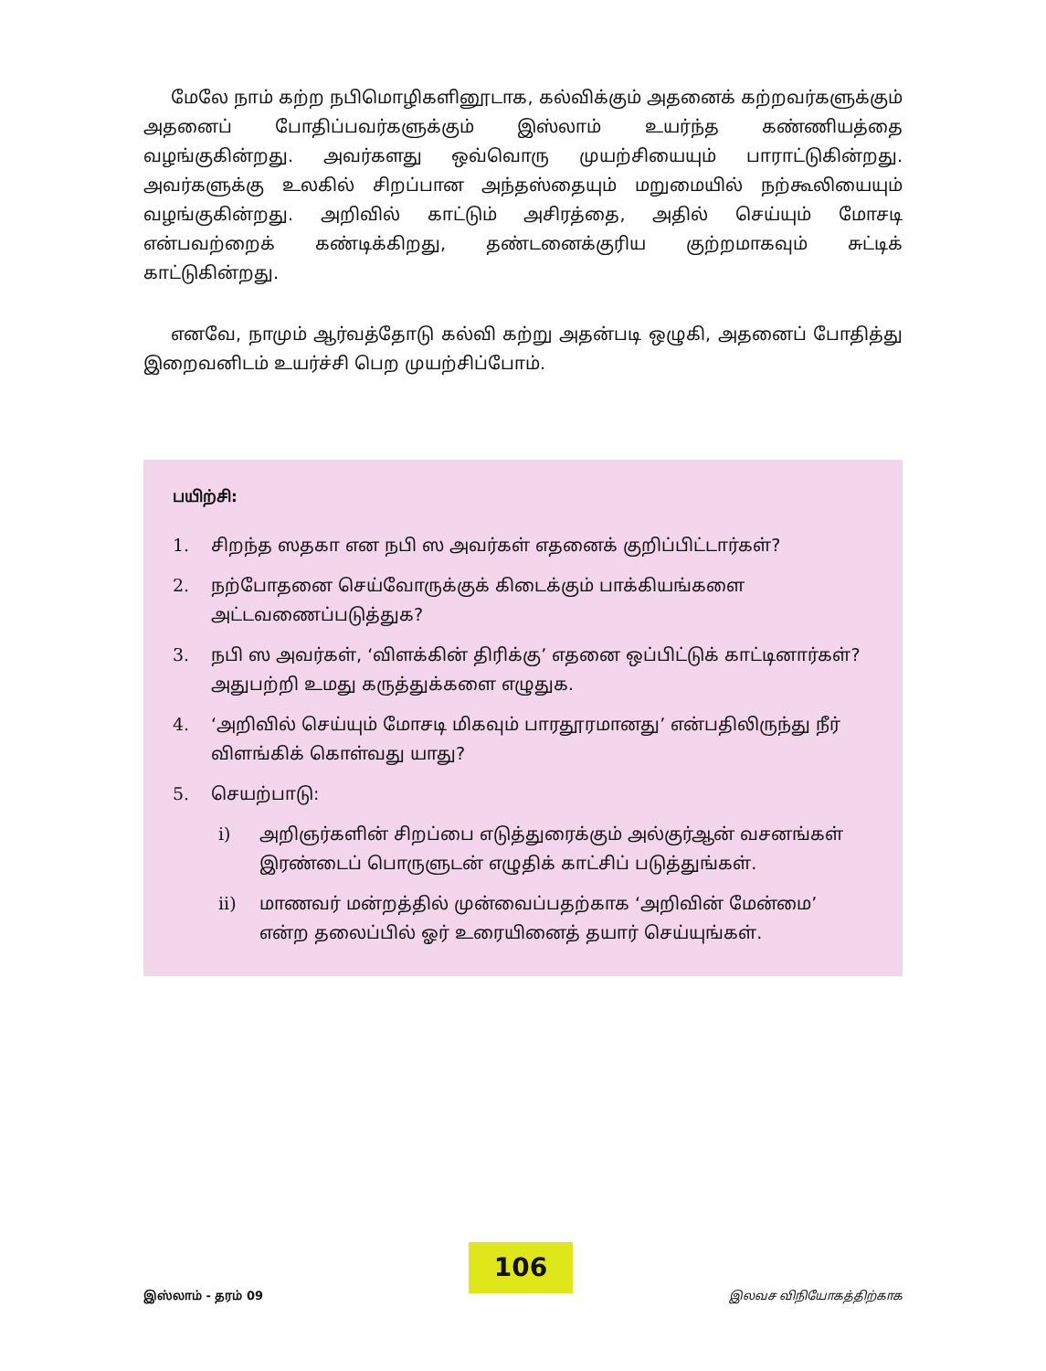மேலே நாம் கற்ற நபிமொழிகளினூடாக, கல்விக்கும் அதனைக் கற்றவர்களுக்கும் அதனைப் போதிப்பவர்களுக்கும் இஸ்லாம் உயர்ந்த கண்ணியத்தை வழங்குகின்றது. அவர்களது ஒவ்வொரு முயற்சியையும் பாராட்டுகின்றது. அவர்களுக்கு உலகில் சிறப்பான அந்தஸ்தையும் மறுமையில் நற்கூலியையும் வழங்குகின்றது. அறிவில் காட்டும் அசிரத்தை, அதில் செய்யும் மோசடி என்பவற்றைக் கண்டிக்கிறது, தண்டனைக்குரிய குற்றமாகவும் சுட்டிக் காட்டுகின்றது.
எனவே, நாமும் ஆர்வத்தோடு கல்வி கற்று அதன்படி ஒழுகி, அதனைப் போதித்து இறைவனிடம் உயர்ச்சி பெற முயற்சிப்போம்.
பயிற்சி:
1. சிறந்த ஸதகா என நபி ஸ அவர்கள் எதனைக் குறிப்பிட்டார்கள்?
2. நற்போதனை செய்வோருக்குக் கிடைக்கும் பாக்கியங்களை அட்டவணைப்படுத்துக?
3. நபி ஸ அவர்கள், ‘விளக்கின் திரிக்கு’ எதனை ஒப்பிட்டுக் காட்டினார்கள்? அதுபற்றி உமது கருத்துக்களை எழுதுக.
4. ‘அறிவில் செய்யும் மோசடி மிகவும் பாரதூரமானது’ என்பதிலிருந்து நீர் விளங்கிக் கொள்வது யாது?
5. செயற்பாடு:
i) அறிஞர்களின் சிறப்பை எடுத்துரைக்கும் அல்குர்ஆன் வசனங்கள் இரண்டைப் பொருளுடன் எழுதிக் காட்சிப் படுத்துங்கள்.
ii) மாணவர் மன்றத்தில் முன்வைப்பதற்காக ‘அறிவின் மேன்மை’ என்ற தலைப்பில் ஓர் உரையினைத் தயார் செய்யுங்கள்.
இஸ்லாம் - தரம் 09
106
இலவச விநியோகத்திற்காக